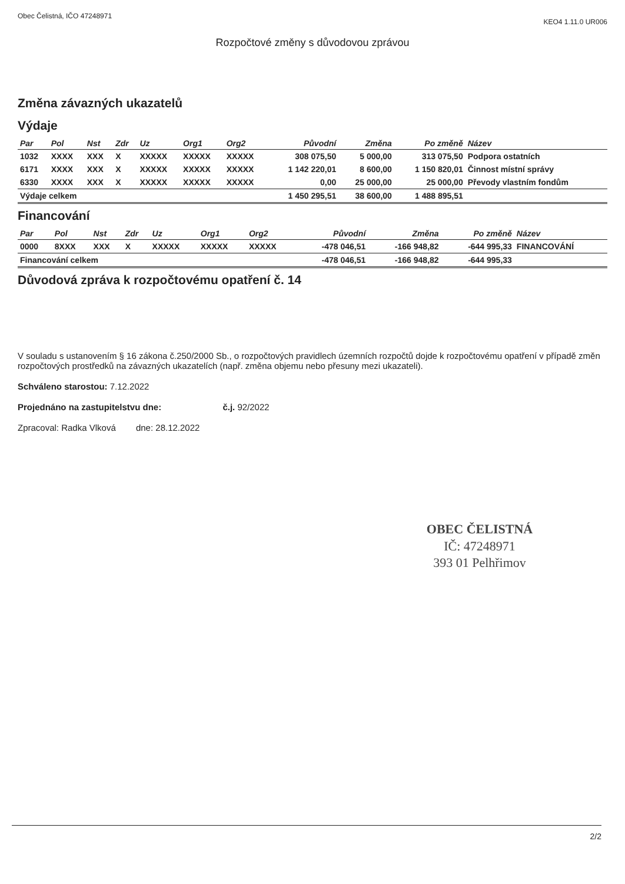Obec Čelistná, IČO 47248971
KEO4 1.11.0 UR006
Rozpočtové změny s důvodovou zprávou
Změna závazných ukazatelů
Výdaje
| Par | Pol | Nst | Zdr | Uz | Org1 | Org2 | Původní | Změna | Po změně | Název |
| --- | --- | --- | --- | --- | --- | --- | --- | --- | --- | --- |
| 1032 | XXXX | XXX | X | XXXXX | XXXXX | XXXXX | 308 075,50 | 5 000,00 | 313 075,50 | Podpora ostatních |
| 6171 | XXXX | XXX | X | XXXXX | XXXXX | XXXXX | 1 142 220,01 | 8 600,00 | 1 150 820,01 | Činnost místní správy |
| 6330 | XXXX | XXX | X | XXXXX | XXXXX | XXXXX | 0,00 | 25 000,00 | 25 000,00 | Převody vlastním fondům |
| Výdaje celkem | | | | | | | 1 450 295,51 | 38 600,00 | 1 488 895,51 | |
Financování
| Par | Pol | Nst | Zdr | Uz | Org1 | Org2 | Původní | Změna | Po změně | Název |
| --- | --- | --- | --- | --- | --- | --- | --- | --- | --- | --- |
| 0000 | 8XXX | XXX | X | XXXXX | XXXXX | XXXXX | -478 046,51 | -166 948,82 | -644 995,33 | FINANCOVÁNÍ |
| Financování celkem | | | | | | | -478 046,51 | -166 948,82 | -644 995,33 | |
Důvodová zpráva k rozpočtovému opatření č. 14
V souladu s ustanovením § 16 zákona č.250/2000 Sb., o rozpočtových pravidlech územních rozpočtů dojde k rozpočtovému opatření v případě změn rozpočtových prostředků na závazných ukazatelích (např. změna objemu nebo přesuny mezi ukazateli).
Schváleno starostou: 7.12.2022
Projednáno na zastupitelstvu dne: č.j. 92/2022
Zpracoval: Radka Vlková dne: 28.12.2022
OBEC ČELISTNÁ
IČ: 47248971
393 01 Pelhřimov
2/2